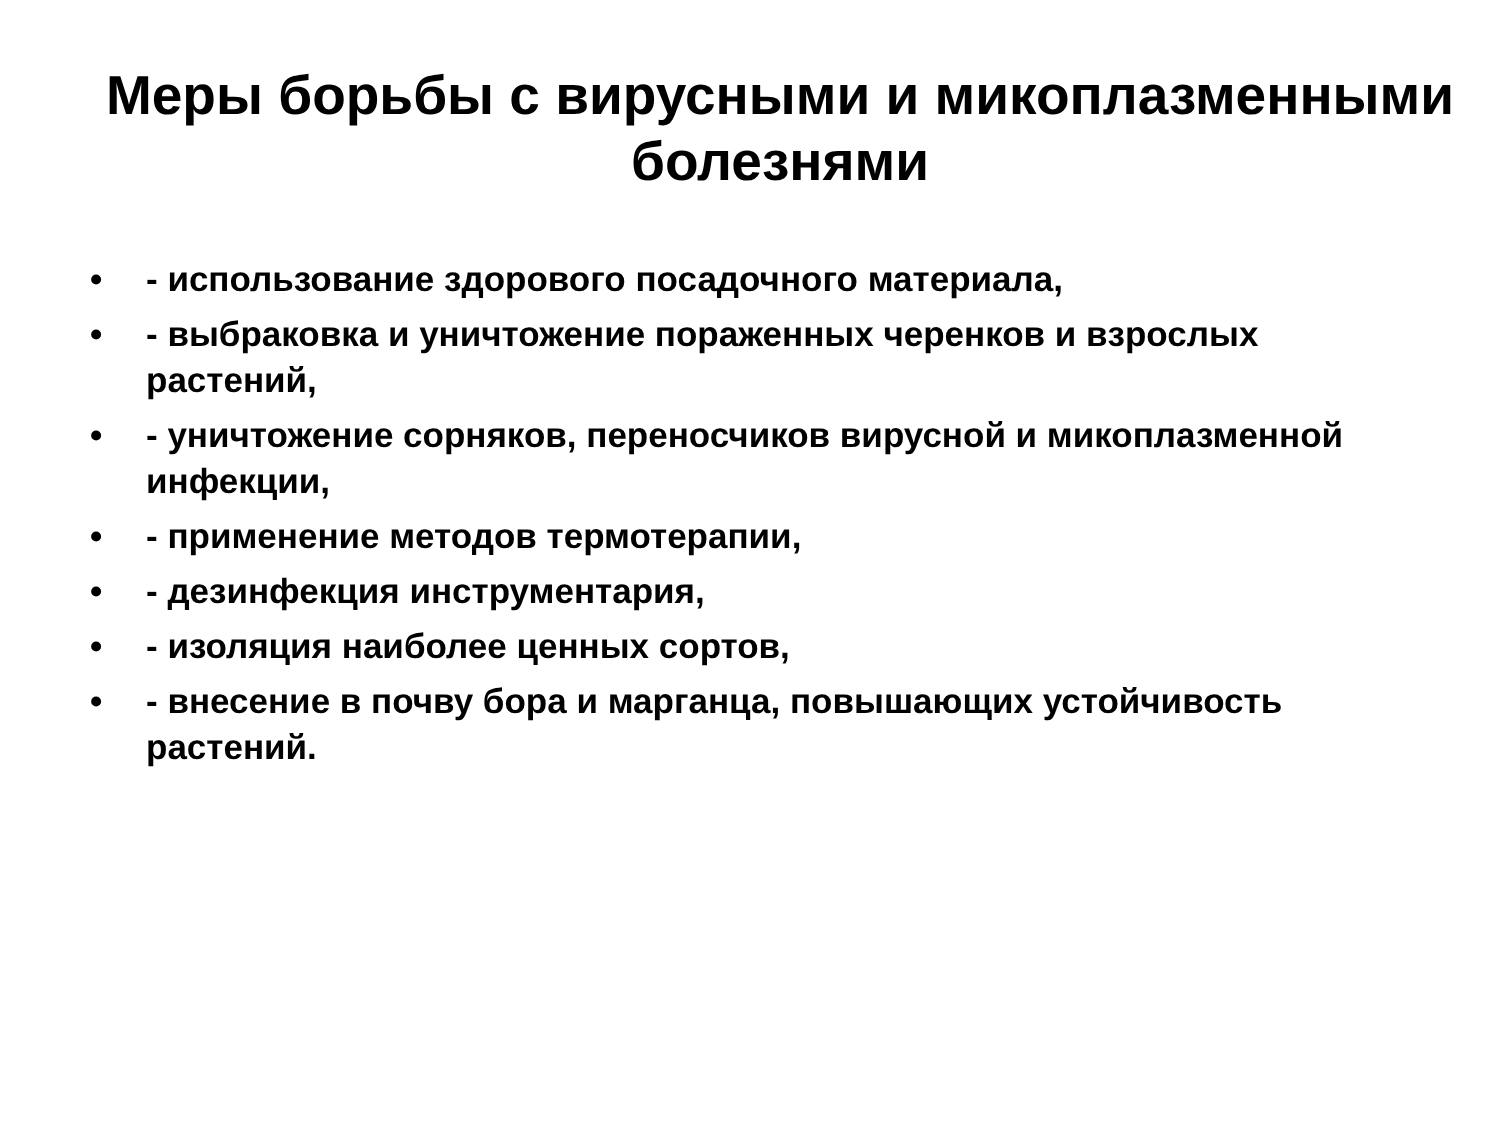Меры борьбы с вирусными и микоплазменными болезнями
• - использование здорового посадочного материала,
• - выбраковка и уничтожение пораженных черенков и взрослых растений,
• - уничтожение сорняков, переносчиков вирусной и микоплазменной инфекции,
• - применение методов термотерапии,
• - дезинфекция инструментария,
• - изоляция наиболее ценных сортов,
• - внесение в почву бора и марганца, повышающих устойчивость растений.